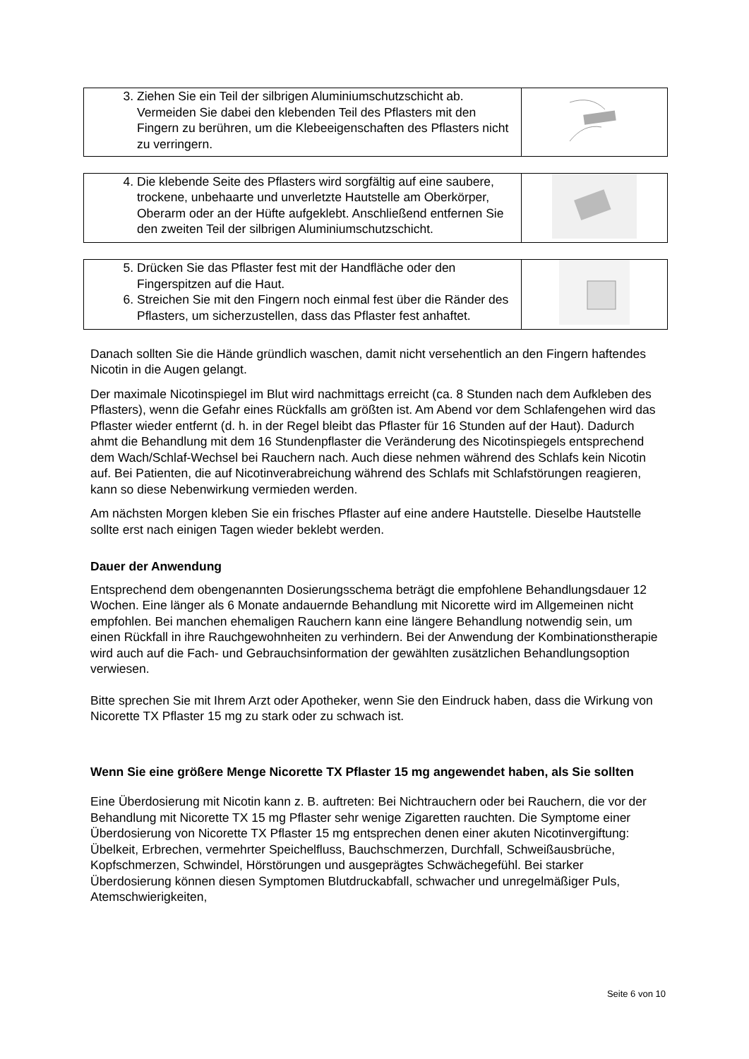| 3. Ziehen Sie ein Teil der silbrigen Aluminiumschutzschicht ab. Vermeiden Sie dabei den klebenden Teil des Pflasters mit den Fingern zu berühren, um die Klebeeigenschaften des Pflasters nicht zu verringern. | |
| 4. Die klebende Seite des Pflasters wird sorgfältig auf eine saubere, trockene, unbehaarte und unverletzte Hautstelle am Oberkörper, Oberarm oder an der Hüfte aufgeklebt. Anschließend entfernen Sie den zweiten Teil der silbrigen Aluminiumschutzschicht. | |
| 5. Drücken Sie das Pflaster fest mit der Handfläche oder den Fingerspitzen auf die Haut. 6. Streichen Sie mit den Fingern noch einmal fest über die Ränder des Pflasters, um sicherzustellen, dass das Pflaster fest anhaftet. | |
Danach sollten Sie die Hände gründlich waschen, damit nicht versehentlich an den Fingern haftendes Nicotin in die Augen gelangt.
Der maximale Nicotinspiegel im Blut wird nachmittags erreicht (ca. 8 Stunden nach dem Aufkleben des Pflasters), wenn die Gefahr eines Rückfalls am größten ist. Am Abend vor dem Schlafengehen wird das Pflaster wieder entfernt (d. h. in der Regel bleibt das Pflaster für 16 Stunden auf der Haut). Dadurch ahmt die Behandlung mit dem 16 Stundenpflaster die Veränderung des Nicotinspiegels entsprechend dem Wach/Schlaf-Wechsel bei Rauchern nach. Auch diese nehmen während des Schlafs kein Nicotin auf. Bei Patienten, die auf Nicotinverabreichung während des Schlafs mit Schlafstörungen reagieren, kann so diese Nebenwirkung vermieden werden.
Am nächsten Morgen kleben Sie ein frisches Pflaster auf eine andere Hautstelle. Dieselbe Hautstelle sollte erst nach einigen Tagen wieder beklebt werden.
Dauer der Anwendung
Entsprechend dem obengenannten Dosierungsschema beträgt die empfohlene Behandlungsdauer 12 Wochen. Eine länger als 6 Monate andauernde Behandlung mit Nicorette wird im Allgemeinen nicht empfohlen. Bei manchen ehemaligen Rauchern kann eine längere Behandlung notwendig sein, um einen Rückfall in ihre Rauchgewohnheiten zu verhindern. Bei der Anwendung der Kombinationstherapie wird auch auf die Fach- und Gebrauchsinformation der gewählten zusätzlichen Behandlungsoption verwiesen.
Bitte sprechen Sie mit Ihrem Arzt oder Apotheker, wenn Sie den Eindruck haben, dass die Wirkung von Nicorette TX Pflaster 15 mg zu stark oder zu schwach ist.
Wenn Sie eine größere Menge Nicorette TX Pflaster 15 mg angewendet haben, als Sie sollten
Eine Überdosierung mit Nicotin kann z. B. auftreten: Bei Nichtrauchern oder bei Rauchern, die vor der Behandlung mit Nicorette TX 15 mg Pflaster sehr wenige Zigaretten rauchten. Die Symptome einer Überdosierung von Nicorette TX Pflaster 15 mg entsprechen denen einer akuten Nicotinvergiftung: Übelkeit, Erbrechen, vermehrter Speichelfluss, Bauchschmerzen, Durchfall, Schweißausbrüche, Kopfschmerzen, Schwindel, Hörstörungen und ausgeprägtes Schwächegefühl. Bei starker Überdosierung können diesen Symptomen Blutdruckabfall, schwacher und unregelmäßiger Puls, Atemschwierigkeiten,
Seite 6 von 10